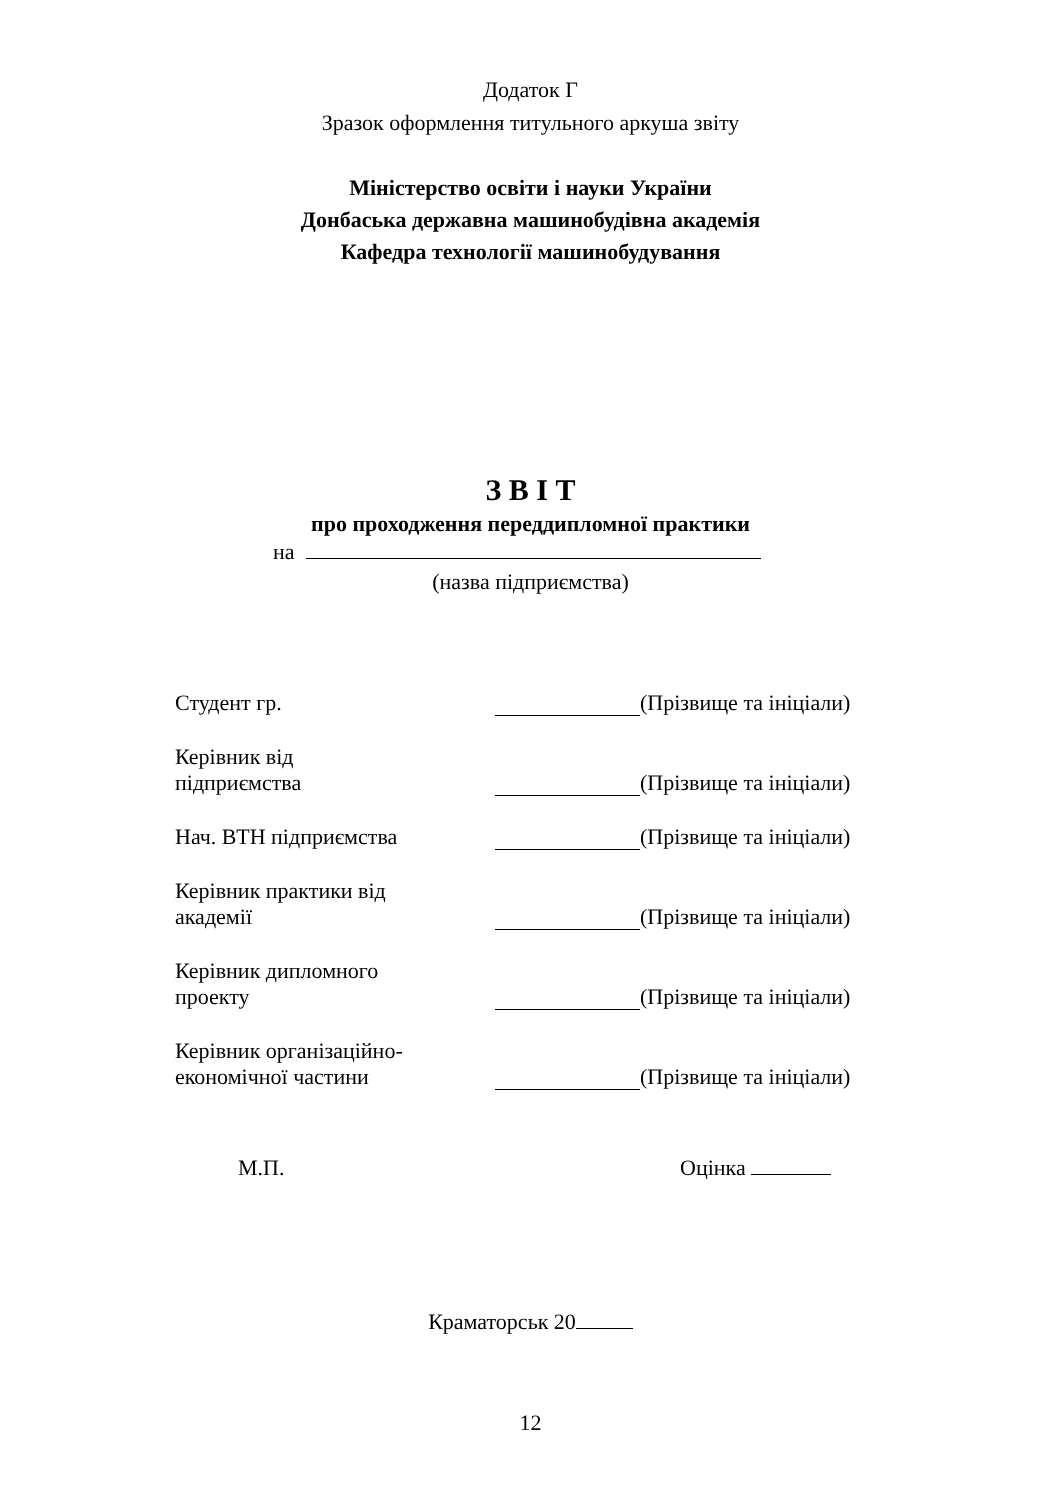Додаток Г
Зразок оформлення титульного аркуша звіту
Міністерство освіти і науки України
Донбаська державна машинобудівна академія
Кафедра технології машинобудування
З В І Т
про проходження переддипломної практики
на
(назва підприємства)
Студент гр. (Прізвище та ініціали)
Керівник від
підприємства
(Прізвище та ініціали)
Нач. ВТН підприємства (Прізвище та ініціали)
Керівник практики від
академії
(Прізвище та ініціали)
Керівник дипломного
проекту
(Прізвище та ініціали)
Керівник організаційно-
економічної частини
(Прізвище та ініціали)
М.П. Оцінка
Краматорськ 20
12